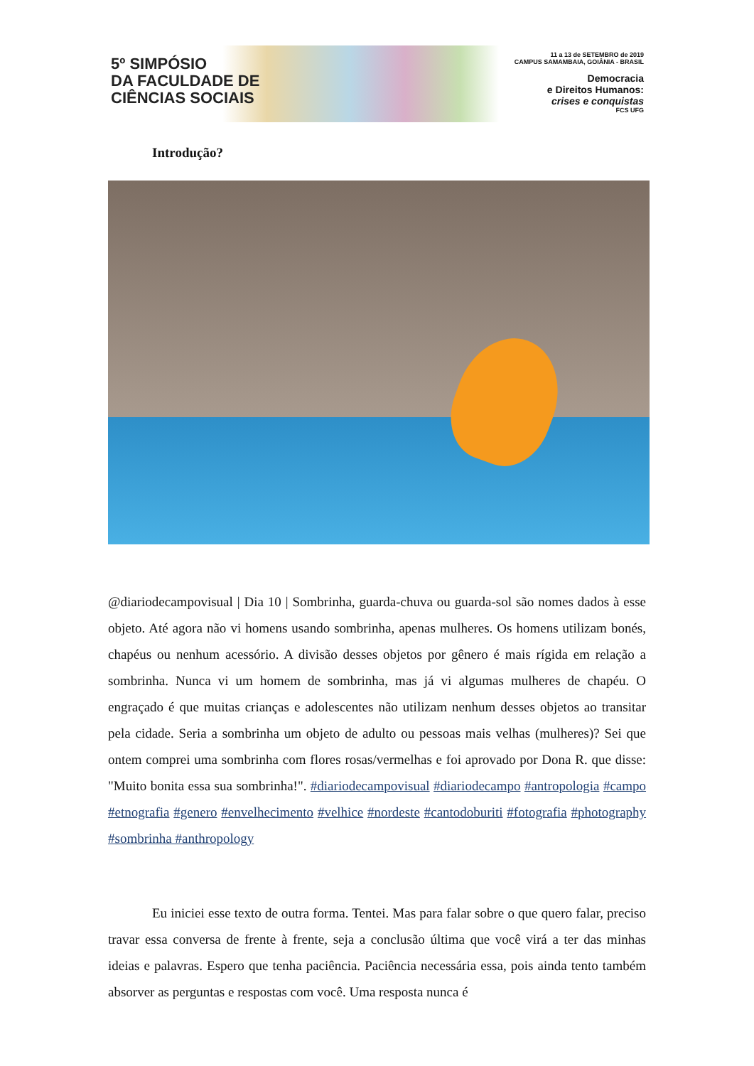5º SIMPÓSIO
DA FACULDADE DE
CIÊNCIAS SOCIAIS
11 a 13 de SETEMBRO de 2019
CAMPUS SAMAMBAIA, GOIÂNIA - BRASIL
Democracia
e Direitos Humanos:
crises e conquistas
FCS UFG
Introdução?
@diariodecampovisual | Dia 10 | Sombrinha, guarda-chuva ou guarda-sol são nomes dados à esse objeto. Até agora não vi homens usando sombrinha, apenas mulheres. Os homens utilizam bonés, chapéus ou nenhum acessório. A divisão desses objetos por gênero é mais rígida em relação a sombrinha. Nunca vi um homem de sombrinha, mas já vi algumas mulheres de chapéu. O engraçado é que muitas crianças e adolescentes não utilizam nenhum desses objetos ao transitar pela cidade. Seria a sombrinha um objeto de adulto ou pessoas mais velhas (mulheres)? Sei que ontem comprei uma sombrinha com flores rosas/vermelhas e foi aprovado por Dona R. que disse: "Muito bonita essa sua sombrinha!". #diariodecampovisual #diariodecampo #antropologia #campo #etnografia #genero #envelhecimento #velhice #nordeste #cantodoburiti #fotografia #photography #sombrinha #anthropology
Eu iniciei esse texto de outra forma. Tentei. Mas para falar sobre o que quero falar, preciso travar essa conversa de frente à frente, seja a conclusão última que você virá a ter das minhas ideias e palavras. Espero que tenha paciência. Paciência necessária essa, pois ainda tento também absorver as perguntas e respostas com você. Uma resposta nunca é